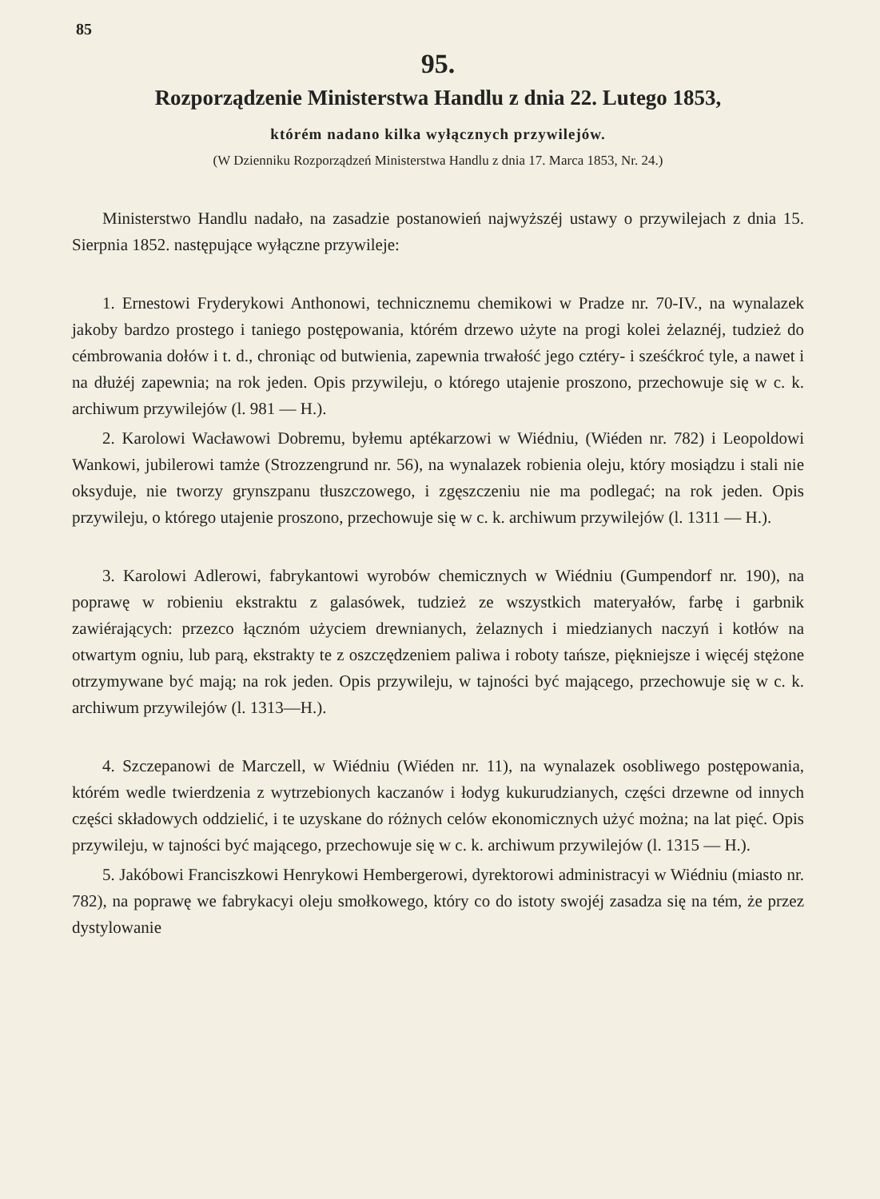85
95.
Rozporządzenie Ministerstwa Handlu z dnia 22. Lutego 1853,
którém nadano kilka wyłącznych przywilejów.
(W Dzienniku Rozporządzeń Ministerstwa Handlu z dnia 17. Marca 1853, Nr. 24.)
Ministerstwo Handlu nadało, na zasadzie postanowień najwyższéj ustawy o przywilejach z dnia 15. Sierpnia 1852. następujące wyłączne przywileje:
1. Ernestowi Fryderykowi Anthonowi, technicznemu chemikowi w Pradze nr. 70-IV., na wynalazek jakoby bardzo prostego i taniego postępowania, którém drzewo użyte na progi kolei żelaznéj, tudzież do cémbrowania dołów i t. d., chroniąc od butwienia, zapewnia trwałość jego cztéry- i sześćkroć tyle, a nawet i na dłużéj zapewnia; na rok jeden. Opis przywileju, o którego utajenie proszono, przechowuje się w c. k. archiwum przywilejów (l. 981 — H.).
2. Karolowi Wacławowi Dobremu, byłemu aptékarzowi w Wiédniu, (Wiéden nr. 782) i Leopoldowi Wankowi, jubilerowi tamże (Strozzengrund nr. 56), na wynalazek robienia oleju, który mosiądzu i stali nie oksyduje, nie tworzy grynszpanu tłuszczowego, i zgęszczeniu nie ma podlegać; na rok jeden. Opis przywileju, o którego utajenie proszono, przechowuje się w c. k. archiwum przywilejów (l. 1311 — H.).
3. Karolowi Adlerowi, fabrykantowi wyrobów chemicznych w Wiédniu (Gumpendorf nr. 190), na poprawę w robieniu ekstraktu z galasówek, tudzież ze wszystkich materyałów, farbę i garbnik zawiérających: przezco łącznóm użyciem drewnianych, żelaznych i miedzianych naczyń i kotłów na otwartym ogniu, lub parą, ekstrakty te z oszczędzeniem paliwa i roboty tańsze, piękniejsze i więcéj stężone otrzymywane być mają; na rok jeden. Opis przywileju, w tajności być mającego, przechowuje się w c. k. archiwum przywilejów (l. 1313—H.).
4. Szczepanowi de Marczell, w Wiédniu (Wiéden nr. 11), na wynalazek osobliwego postępowania, którém wedle twierdzenia z wytrzebionych kaczanów i łodyg kukurudzianych, części drzewne od innych części składowych oddzielić, i te uzyskane do różnych celów ekonomicznych użyć można; na lat pięć. Opis przywileju, w tajności być mającego, przechowuje się w c. k. archiwum przywilejów (l. 1315 — H.).
5. Jakóbowi Franciszkowi Henrykowi Hembergerowi, dyrektorowi administracyi w Wiédniu (miasto nr. 782), na poprawę we fabrykacyi oleju smołkowego, który co do istoty swojéj zasadza się na tém, że przez dystylowanie